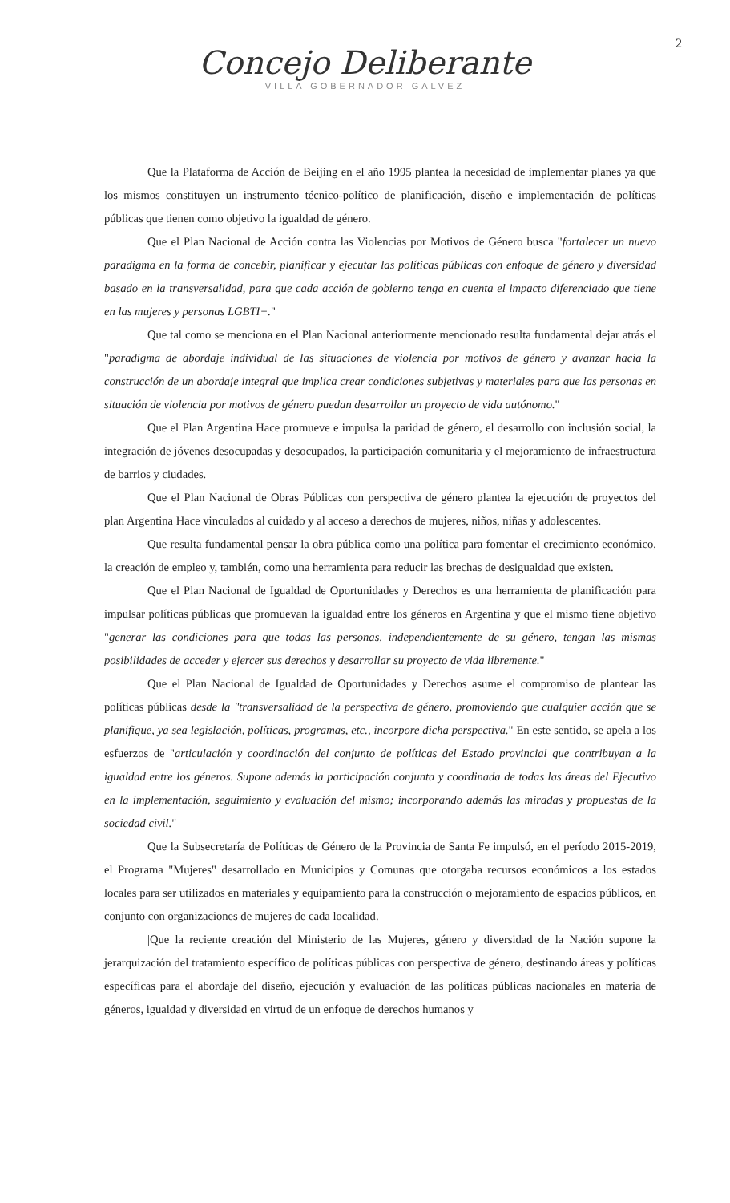2
Concejo Deliberante
VILLA GOBERNADOR GALVEZ
Que la Plataforma de Acción de Beijing en el año 1995 plantea la necesidad de implementar planes ya que los mismos constituyen un instrumento técnico-político de planificación, diseño e implementación de políticas públicas que tienen como objetivo la igualdad de género.
Que el Plan Nacional de Acción contra las Violencias por Motivos de Género busca "fortalecer un nuevo paradigma en la forma de concebir, planificar y ejecutar las políticas públicas con enfoque de género y diversidad basado en la transversalidad, para que cada acción de gobierno tenga en cuenta el impacto diferenciado que tiene en las mujeres y personas LGBTI+."
Que tal como se menciona en el Plan Nacional anteriormente mencionado resulta fundamental dejar atrás el "paradigma de abordaje individual de las situaciones de violencia por motivos de género y avanzar hacia la construcción de un abordaje integral que implica crear condiciones subjetivas y materiales para que las personas en situación de violencia por motivos de género puedan desarrollar un proyecto de vida autónomo."
Que el Plan Argentina Hace promueve e impulsa la paridad de género, el desarrollo con inclusión social, la integración de jóvenes desocupadas y desocupados, la participación comunitaria y el mejoramiento de infraestructura de barrios y ciudades.
Que el Plan Nacional de Obras Públicas con perspectiva de género plantea la ejecución de proyectos del plan Argentina Hace vinculados al cuidado y al acceso a derechos de mujeres, niños, niñas y adolescentes.
Que resulta fundamental pensar la obra pública como una política para fomentar el crecimiento económico, la creación de empleo y, también, como una herramienta para reducir las brechas de desigualdad que existen.
Que el Plan Nacional de Igualdad de Oportunidades y Derechos es una herramienta de planificación para impulsar políticas públicas que promuevan la igualdad entre los géneros en Argentina y que el mismo tiene objetivo "generar las condiciones para que todas las personas, independientemente de su género, tengan las mismas posibilidades de acceder y ejercer sus derechos y desarrollar su proyecto de vida libremente."
Que el Plan Nacional de Igualdad de Oportunidades y Derechos asume el compromiso de plantear las políticas públicas desde la "transversalidad de la perspectiva de género, promoviendo que cualquier acción que se planifique, ya sea legislación, políticas, programas, etc., incorpore dicha perspectiva." En este sentido, se apela a los esfuerzos de "articulación y coordinación del conjunto de políticas del Estado provincial que contribuyan a la igualdad entre los géneros. Supone además la participación conjunta y coordinada de todas las áreas del Ejecutivo en la implementación, seguimiento y evaluación del mismo; incorporando además las miradas y propuestas de la sociedad civil."
Que la Subsecretaría de Políticas de Género de la Provincia de Santa Fe impulsó, en el período 2015-2019, el Programa "Mujeres" desarrollado en Municipios y Comunas que otorgaba recursos económicos a los estados locales para ser utilizados en materiales y equipamiento para la construcción o mejoramiento de espacios públicos, en conjunto con organizaciones de mujeres de cada localidad.
|Que la reciente creación del Ministerio de las Mujeres, género y diversidad de la Nación supone la jerarquización del tratamiento específico de políticas públicas con perspectiva de género, destinando áreas y políticas específicas para el abordaje del diseño, ejecución y evaluación de las políticas públicas nacionales en materia de géneros, igualdad y diversidad en virtud de un enfoque de derechos humanos y